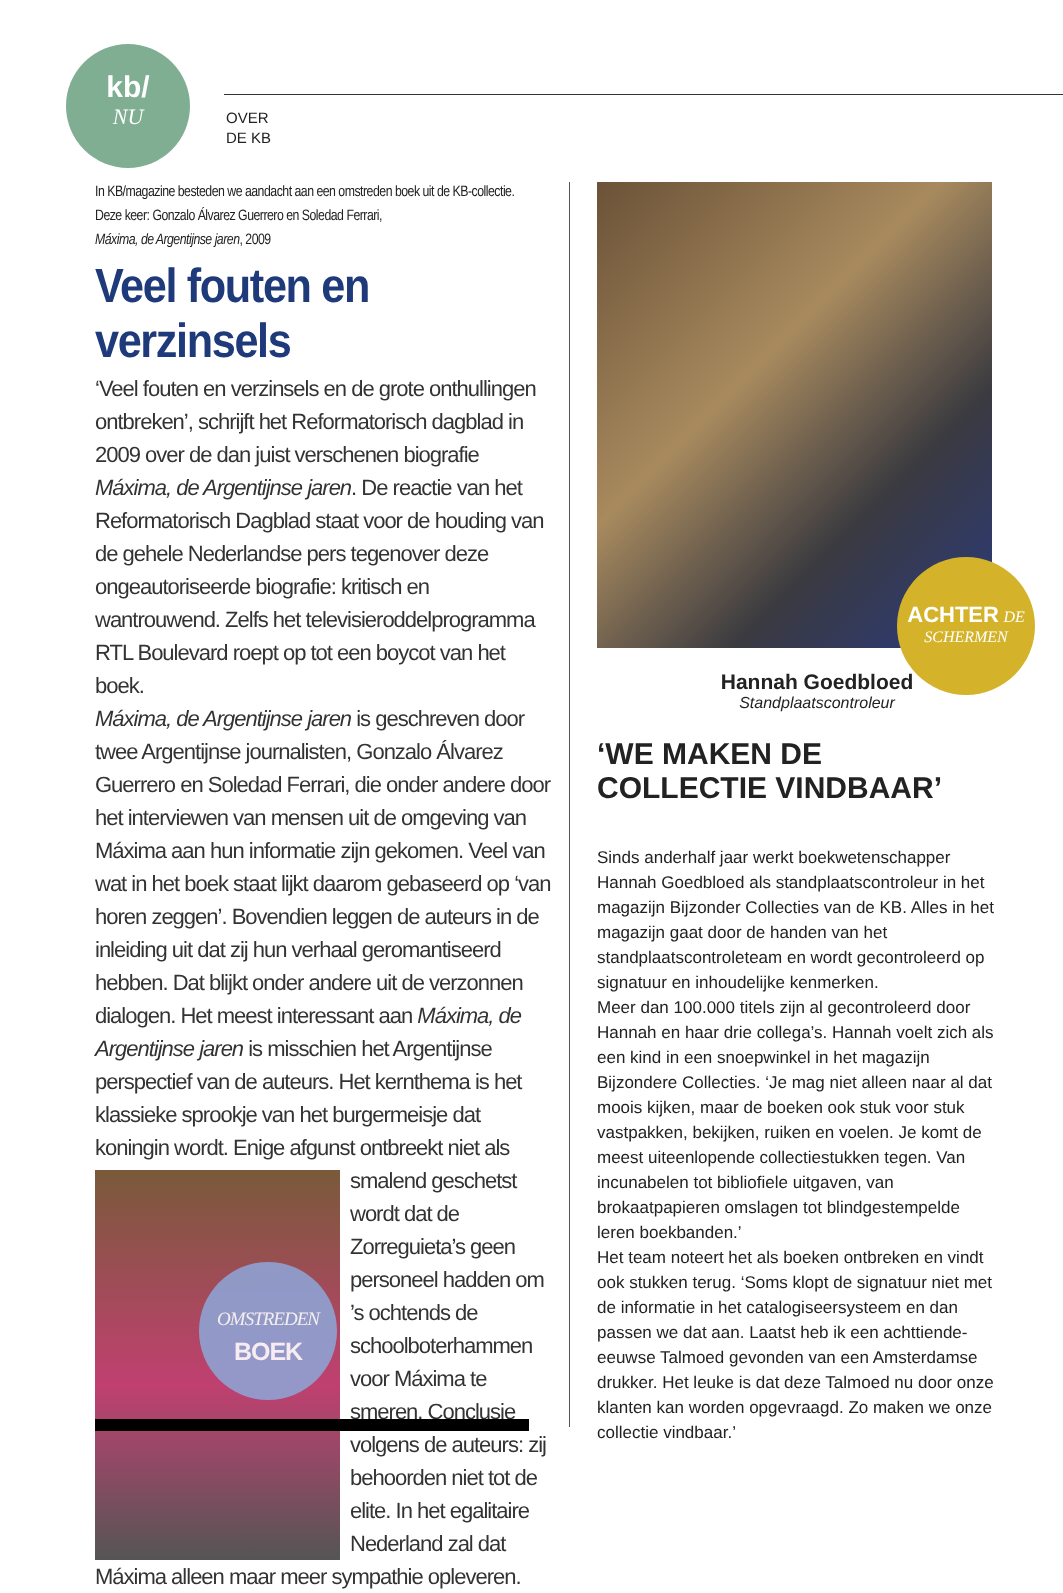kb/
NU
OVER
DE KB
In KB/magazine besteden we aandacht aan een omstreden boek uit de KB-collectie.
Deze keer: Gonzalo Álvarez Guerrero en Soledad Ferrari,
Máxima, de Argentijnse jaren, 2009
Veel fouten en verzinsels
‘Veel fouten en verzinsels en de grote onthullingen ontbreken’, schrijft het Reformatorisch dagblad in 2009 over de dan juist verschenen biografie Máxima, de Argentijnse jaren. De reactie van het Reformatorisch Dagblad staat voor de houding van de gehele Nederlandse pers tegenover deze ongeautoriseerde biografie: kritisch en wantrouwend. Zelfs het televisieroddelprogramma RTL Boulevard roept op tot een boycot van het boek.
Máxima, de Argentijnse jaren is geschreven door twee Argentijnse journalisten, Gonzalo Álvarez Guerrero en Soledad Ferrari, die onder andere door het interviewen van mensen uit de omgeving van Máxima aan hun informatie zijn gekomen. Veel van wat in het boek staat lijkt daarom gebaseerd op ‘van horen zeggen’. Bovendien leggen de auteurs in de inleiding uit dat zij hun verhaal geromantiseerd hebben. Dat blijkt onder andere uit de verzonnen dialogen. Het meest interessant aan Máxima, de Argentijnse jaren is misschien het Argentijnse perspectief van de auteurs. Het kernthema is het klassieke sprookje van het burgermeisje dat koningin wordt. Enige afgunst ontbreekt niet als
OMSTREDEN
BOEK
smalend geschetst wordt dat de Zorreguieta’s geen personeel hadden om ’s ochtends de schoolboterhammen voor Máxima te smeren. Conclusie volgens de auteurs: zij behoorden niet tot de elite. In het egalitaire Nederland zal dat Máxima alleen maar meer sympathie opleveren.
ACHTER DE
SCHERMEN
Hannah Goedbloed
Standplaatscontroleur
‘WE MAKEN DE COLLECTIE VINDBAAR’
Sinds anderhalf jaar werkt boekwetenschapper Hannah Goedbloed als standplaatscontroleur in het magazijn Bijzonder Collecties van de KB. Alles in het magazijn gaat door de handen van het standplaatscontroleteam en wordt gecontroleerd op signatuur en inhoudelijke kenmerken.
Meer dan 100.000 titels zijn al gecontroleerd door Hannah en haar drie collega’s. Hannah voelt zich als een kind in een snoepwinkel in het magazijn Bijzondere Collecties. ‘Je mag niet alleen naar al dat moois kijken, maar de boeken ook stuk voor stuk vastpakken, bekijken, ruiken en voelen. Je komt de meest uiteenlopende collectiestukken tegen. Van incunabelen tot bibliofiele uitgaven, van brokaatpapieren omslagen tot blindgestempelde leren boekbanden.’
Het team noteert het als boeken ontbreken en vindt ook stukken terug. ‘Soms klopt de signatuur niet met de informatie in het catalogiseersysteem en dan passen we dat aan. Laatst heb ik een achttiende-eeuwse Talmoed gevonden van een Amsterdamse drukker. Het leuke is dat deze Talmoed nu door onze klanten kan worden opgevraagd. Zo maken we onze collectie vindbaar.’